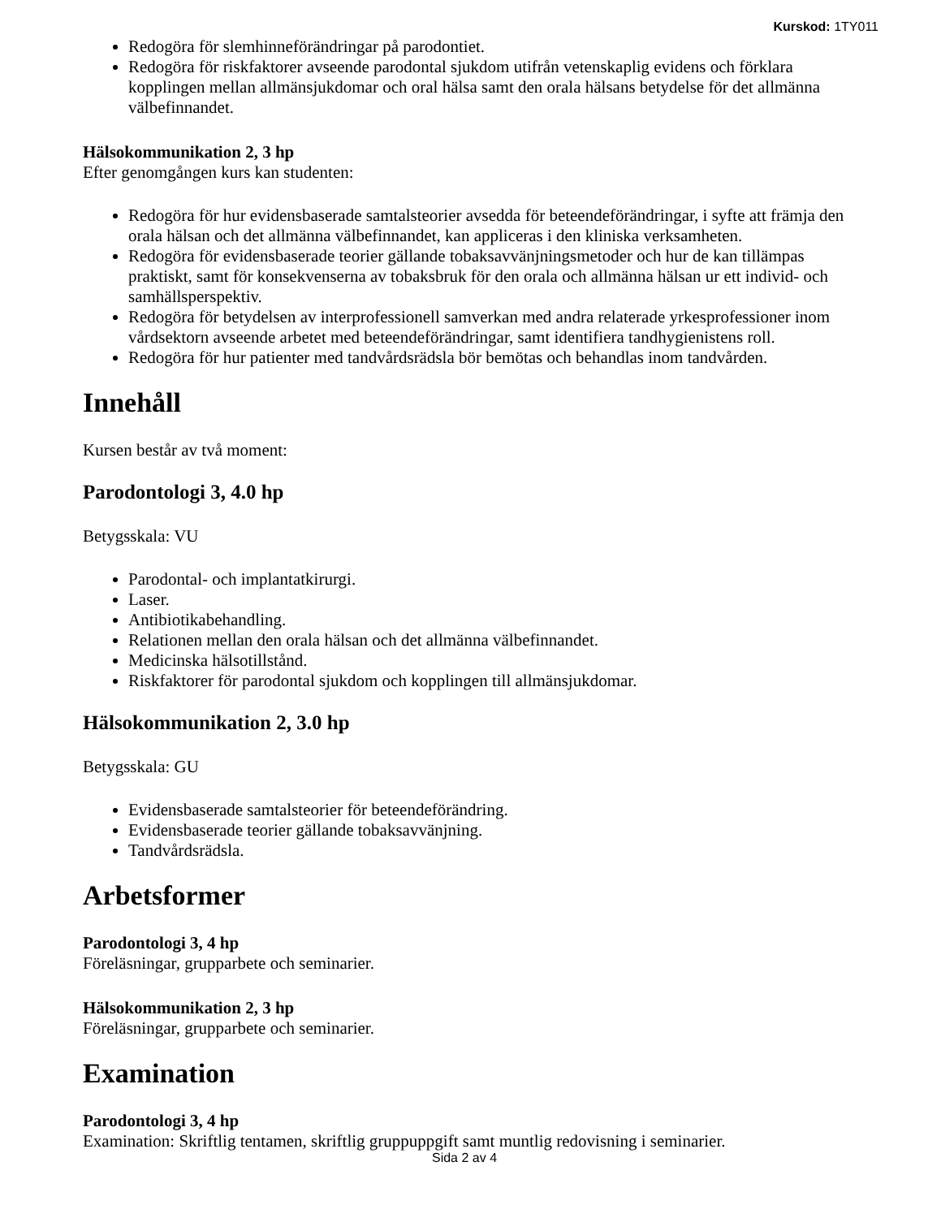Kurskod: 1TY011
Redogöra för slemhinneförändringar på parodontiet.
Redogöra för riskfaktorer avseende parodontal sjukdom utifrån vetenskaplig evidens och förklara kopplingen mellan allmänsjukdomar och oral hälsa samt den orala hälsans betydelse för det allmänna välbefinnandet.
Hälsokommunikation 2, 3 hp
Efter genomgången kurs kan studenten:
Redogöra för hur evidensbaserade samtalsteorier avsedda för beteendeförändringar, i syfte att främja den orala hälsan och det allmänna välbefinnandet, kan appliceras i den kliniska verksamheten.
Redogöra för evidensbaserade teorier gällande tobaksavvänjningsmetoder och hur de kan tillämpas praktiskt, samt för konsekvenserna av tobaksbruk för den orala och allmänna hälsan ur ett individ- och samhällsperspektiv.
Redogöra för betydelsen av interprofessionell samverkan med andra relaterade yrkesprofessioner inom vårdsektorn avseende arbetet med beteendeförändringar, samt identifiera tandhygienistens roll.
Redogöra för hur patienter med tandvårdsrädsla bör bemötas och behandlas inom tandvården.
Innehåll
Kursen består av två moment:
Parodontologi 3, 4.0 hp
Betygsskala: VU
Parodontal- och implantatkirurgi.
Laser.
Antibiotikabehandling.
Relationen mellan den orala hälsan och det allmänna välbefinnandet.
Medicinska hälsotillstånd.
Riskfaktorer för parodontal sjukdom och kopplingen till allmänsjukdomar.
Hälsokommunikation 2, 3.0 hp
Betygsskala: GU
Evidensbaserade samtalsteorier för beteendeförändring.
Evidensbaserade teorier gällande tobaksavvänjning.
Tandvårdsrädsla.
Arbetsformer
Parodontologi 3, 4 hp
Föreläsningar, grupparbete och seminarier.
Hälsokommunikation 2, 3 hp
Föreläsningar, grupparbete och seminarier.
Examination
Parodontologi 3, 4 hp
Examination: Skriftlig tentamen, skriftlig gruppuppgift samt muntlig redovisning i seminarier.
Sida 2 av 4